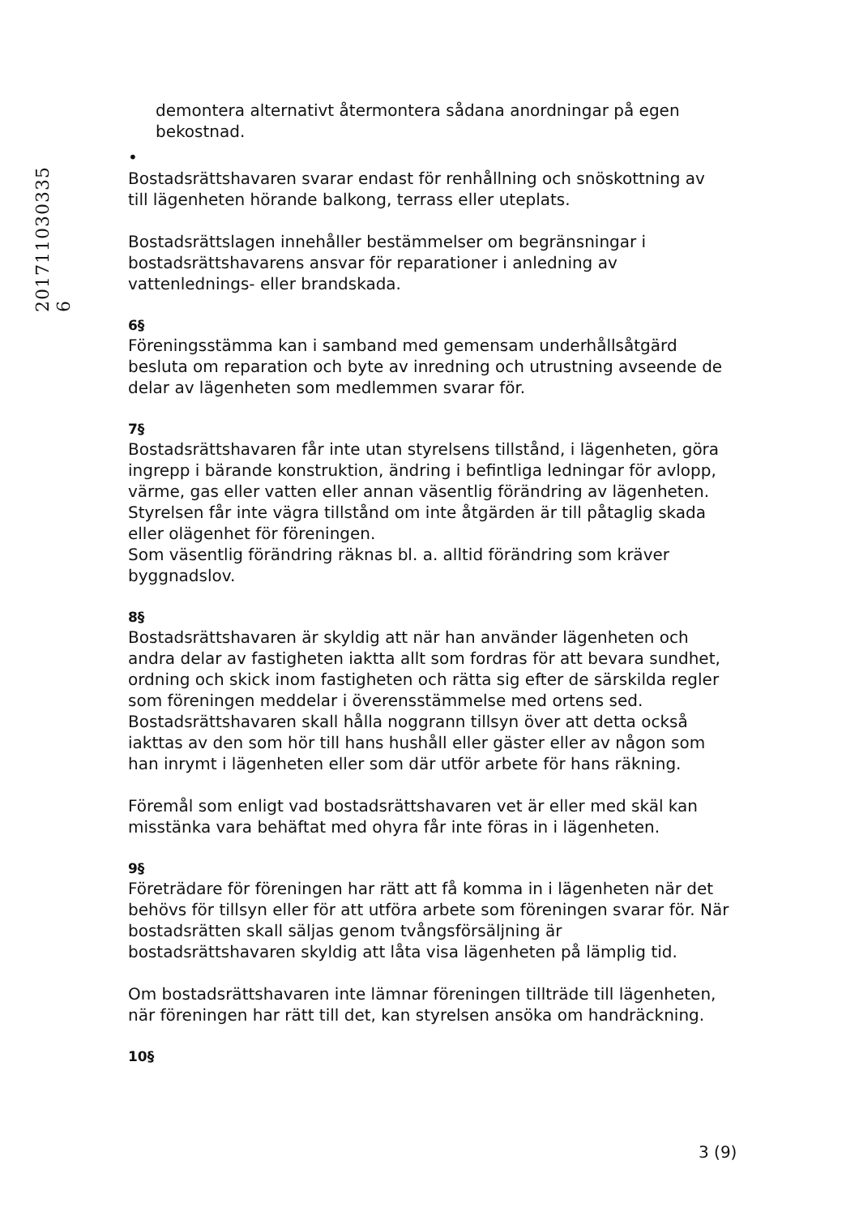201711030335 6
demontera alternativt återmontera sådana anordningar på egen bekostnad.
•
Bostadsrättshavaren svarar endast för renhållning och snöskottning av till lägenheten hörande balkong, terrass eller uteplats.
Bostadsrättslagen innehåller bestämmelser om begränsningar i bostadsrättshavarens ansvar för reparationer i anledning av vattenlednings- eller brandskada.
6§
Föreningsstämma kan i samband med gemensam underhållsåtgärd besluta om reparation och byte av inredning och utrustning avseende de delar av lägenheten som medlemmen svarar för.
7§
Bostadsrättshavaren får inte utan styrelsens tillstånd, i lägenheten, göra ingrepp i bärande konstruktion, ändring i befintliga ledningar för avlopp, värme, gas eller vatten eller annan väsentlig förändring av lägenheten. Styrelsen får inte vägra tillstånd om inte åtgärden är till påtaglig skada eller olägenhet för föreningen.
Som väsentlig förändring räknas bl. a. alltid förändring som kräver byggnadslov.
8§
Bostadsrättshavaren är skyldig att när han använder lägenheten och andra delar av fastigheten iaktta allt som fordras för att bevara sundhet, ordning och skick inom fastigheten och rätta sig efter de särskilda regler som föreningen meddelar i överensstämmelse med ortens sed. Bostadsrättshavaren skall hålla noggrann tillsyn över att detta också iakttas av den som hör till hans hushåll eller gäster eller av någon som han inrymt i lägenheten eller som där utför arbete för hans räkning.
Föremål som enligt vad bostadsrättshavaren vet är eller med skäl kan misstänka vara behäftat med ohyra får inte föras in i lägenheten.
9§
Företrädare för föreningen har rätt att få komma in i lägenheten när det behövs för tillsyn eller för att utföra arbete som föreningen svarar för. När bostadsrätten skall säljas genom tvångsförsäljning är bostadsrättshavaren skyldig att låta visa lägenheten på lämplig tid.
Om bostadsrättshavaren inte lämnar föreningen tillträde till lägenheten, när föreningen har rätt till det, kan styrelsen ansöka om handräckning.
10§
3 (9)